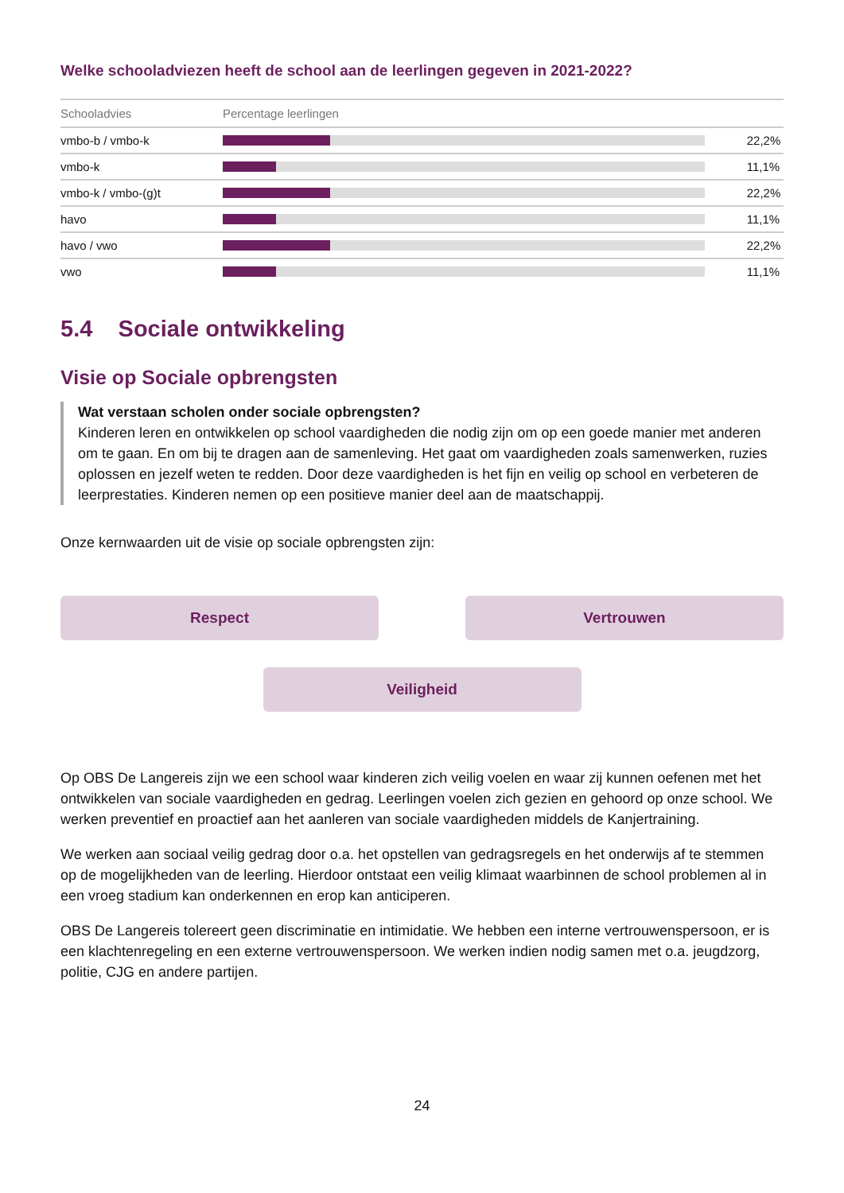Welke schooladviezen heeft de school aan de leerlingen gegeven in 2021-2022?
| Schooladvies | Percentage leerlingen | |
| --- | --- | --- |
| vmbo-b / vmbo-k | | 22,2% |
| vmbo-k | | 11,1% |
| vmbo-k / vmbo-(g)t | | 22,2% |
| havo | | 11,1% |
| havo / vwo | | 22,2% |
| vwo | | 11,1% |
5.4 Sociale ontwikkeling
Visie op Sociale opbrengsten
Wat verstaan scholen onder sociale opbrengsten?
Kinderen leren en ontwikkelen op school vaardigheden die nodig zijn om op een goede manier met anderen om te gaan. En om bij te dragen aan de samenleving. Het gaat om vaardigheden zoals samenwerken, ruzies oplossen en jezelf weten te redden. Door deze vaardigheden is het fijn en veilig op school en verbeteren de leerprestaties. Kinderen nemen op een positieve manier deel aan de maatschappij.
Onze kernwaarden uit de visie op sociale opbrengsten zijn:
Respect
Vertrouwen
Veiligheid
Op OBS De Langereis zijn we een school waar kinderen zich veilig voelen en waar zij kunnen oefenen met het ontwikkelen van sociale vaardigheden en gedrag. Leerlingen voelen zich gezien en gehoord op onze school. We werken preventief en proactief aan het aanleren van sociale vaardigheden middels de Kanjertraining.
We werken aan sociaal veilig gedrag door o.a. het opstellen van gedragsregels en het onderwijs af te stemmen op de mogelijkheden van de leerling. Hierdoor ontstaat een veilig klimaat waarbinnen de school problemen al in een vroeg stadium kan onderkennen en erop kan anticiperen.
OBS De Langereis tolereert geen discriminatie en intimidatie. We hebben een interne vertrouwenspersoon, er is een klachtenregeling en een externe vertrouwenspersoon. We werken indien nodig samen met o.a. jeugdzorg, politie, CJG en andere partijen.
24